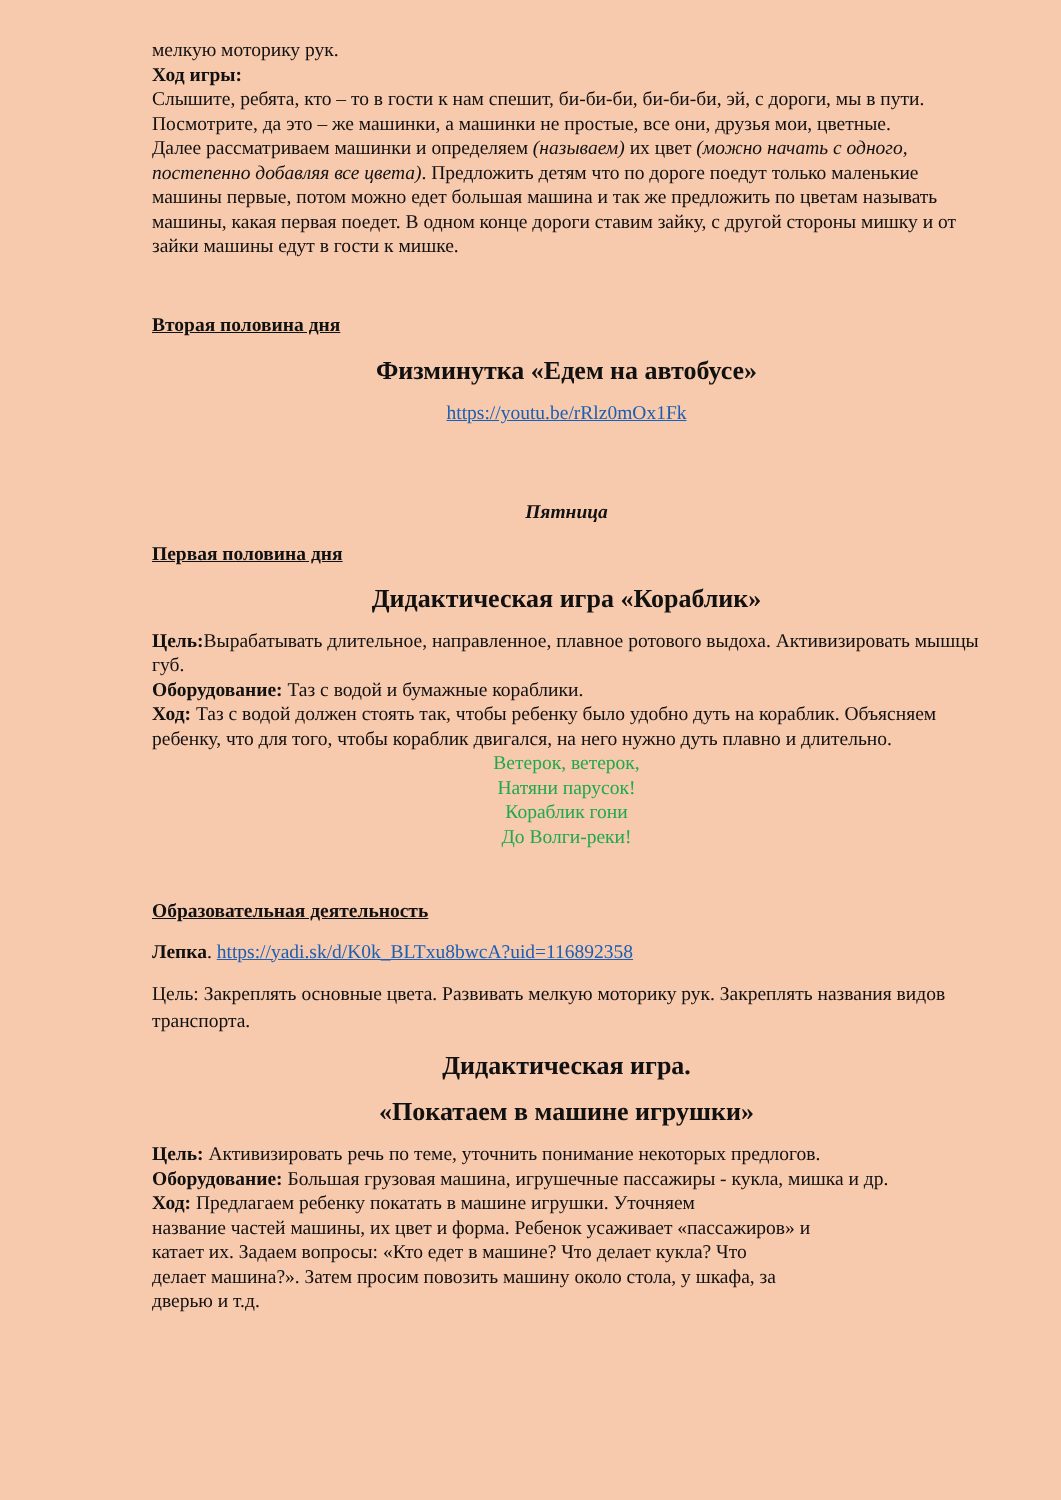мелкую моторику рук.
Ход игры:
Слышите, ребята, кто – то в гости к нам спешит, би-би-би, би-би-би, эй, с дороги, мы в пути. Посмотрите, да это – же машинки, а машинки не простые, все они, друзья мои, цветные.
Далее рассматриваем машинки и определяем (называем) их цвет (можно начать с одного, постепенно добавляя все цвета). Предложить детям что по дороге поедут только маленькие машины первые, потом можно едет большая машина и так же предложить по цветам называть машины, какая первая поедет. В одном конце дороги ставим зайку, с другой стороны мишку и от зайки машины едут в гости к мишке.
Вторая половина дня
Физминутка «Едем на автобусе»
https://youtu.be/rRlz0mOx1Fk
Пятница
Первая половина дня
Дидактическая игра «Кораблик»
Цель: Вырабатывать длительное, направленное, плавное ротового выдоха. Активизировать мышцы губ.
Оборудование: Таз с водой и бумажные кораблики.
Ход: Таз с водой должен стоять так, чтобы ребенку было удобно дуть на кораблик. Объясняем ребенку, что для того, чтобы кораблик двигался, на него нужно дуть плавно и длительно.
Ветерок, ветерок,
Натяни парусок!
Кораблик гони
До Волги-реки!
Образовательная деятельность
Лепка. https://yadi.sk/d/K0k_BLTxu8bwcA?uid=116892358
Цель: Закреплять основные цвета. Развивать мелкую моторику рук. Закреплять названия видов транспорта.
Дидактическая игра.
«Покатаем в машине игрушки»
Цель: Активизировать речь по теме, уточнить понимание некоторых предлогов.
Оборудование: Большая грузовая машина, игрушечные пассажиры - кукла, мишка и др.
Ход: Предлагаем ребенку покатать в машине игрушки. Уточняем
название частей машины, их цвет и форма. Ребенок усаживает «пассажиров» и
катает их. Задаем вопросы: «Кто едет в машине? Что делает кукла? Что
делает машина?». Затем просим повозить машину около стола, у шкафа, за
дверью и т.д.